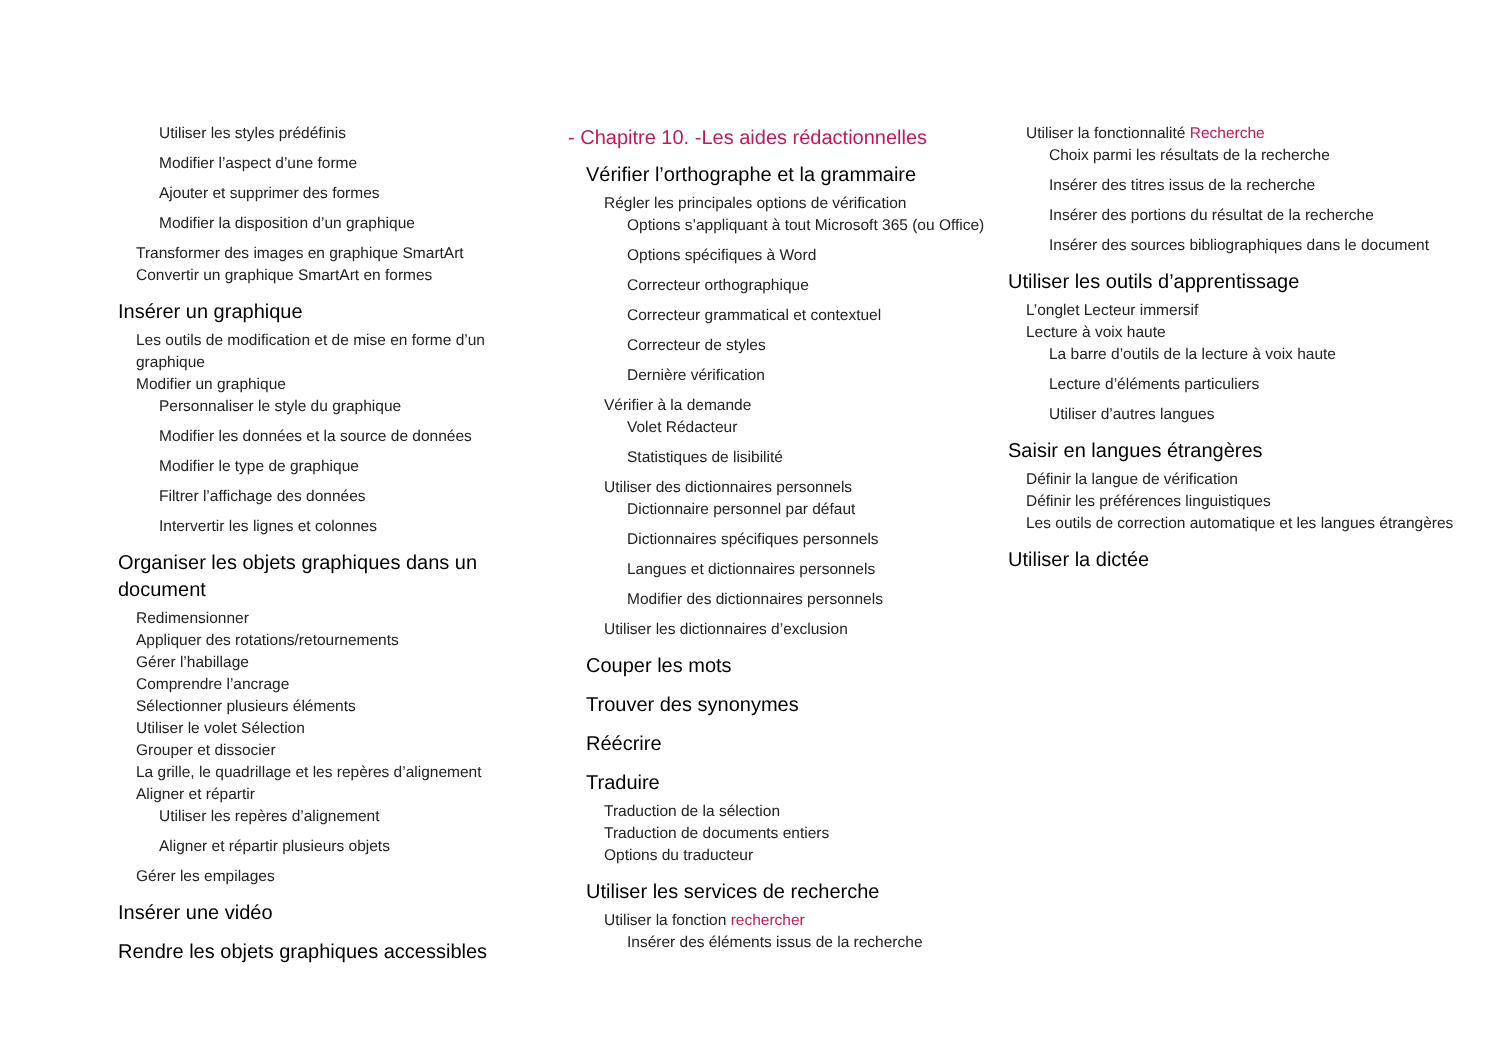Utiliser les styles prédéfinis
Modifier l’aspect d’une forme
Ajouter et supprimer des formes
Modifier la disposition d’un graphique
Transformer des images en graphique SmartArt
Convertir un graphique SmartArt en formes
Insérer un graphique
Les outils de modification et de mise en forme d’un graphique
Modifier un graphique
Personnaliser le style du graphique
Modifier les données et la source de données
Modifier le type de graphique
Filtrer l’affichage des données
Intervertir les lignes et colonnes
Organiser les objets graphiques dans un document
Redimensionner
Appliquer des rotations/retournements
Gérer l’habillage
Comprendre l’ancrage
Sélectionner plusieurs éléments
Utiliser le volet Sélection
Grouper et dissocier
La grille, le quadrillage et les repères d’alignement
Aligner et répartir
Utiliser les repères d’alignement
Aligner et répartir plusieurs objets
Gérer les empilages
Insérer une vidéo
Rendre les objets graphiques accessibles
- Chapitre 10. -Les aides rédactionnelles
Vérifier l’orthographe et la grammaire
Régler les principales options de vérification
Options s’appliquant à tout Microsoft 365 (ou Office)
Options spécifiques à Word
Correcteur orthographique
Correcteur grammatical et contextuel
Correcteur de styles
Dernière vérification
Vérifier à la demande
Volet Rédacteur
Statistiques de lisibilité
Utiliser des dictionnaires personnels
Dictionnaire personnel par défaut
Dictionnaires spécifiques personnels
Langues et dictionnaires personnels
Modifier des dictionnaires personnels
Utiliser les dictionnaires d’exclusion
Couper les mots
Trouver des synonymes
Réécrire
Traduire
Traduction de la sélection
Traduction de documents entiers
Options du traducteur
Utiliser les services de recherche
Utiliser la fonction rechercher
Insérer des éléments issus de la recherche
Utiliser la fonctionnalité Recherche
Choix parmi les résultats de la recherche
Insérer des titres issus de la recherche
Insérer des portions du résultat de la recherche
Insérer des sources bibliographiques dans le document
Utiliser les outils d’apprentissage
L’onglet Lecteur immersif
Lecture à voix haute
La barre d’outils de la lecture à voix haute
Lecture d’éléments particuliers
Utiliser d’autres langues
Saisir en langues étrangères
Définir la langue de vérification
Définir les préférences linguistiques
Les outils de correction automatique et les langues étrangères
Utiliser la dictée